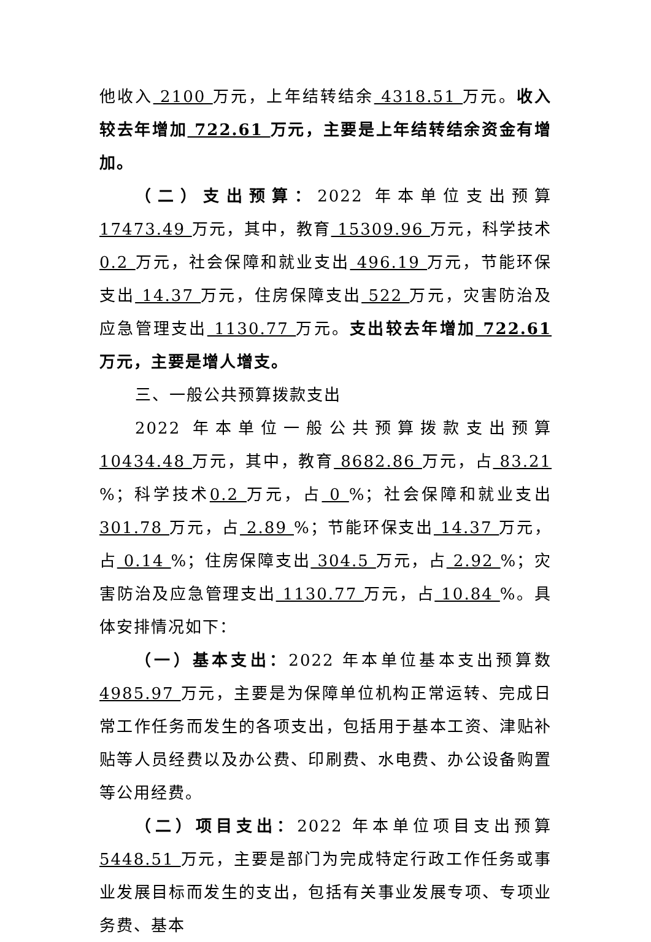他收入 2100 万元，上年结转结余 4318.51 万元。收入较去年增加 722.61 万元，主要是上年结转结余资金有增加。
（二）支出预算：2022 年本单位支出预算 17473.49 万元，其中，教育 15309.96 万元，科学技术 0.2 万元，社会保障和就业支出 496.19 万元，节能环保支出 14.37 万元，住房保障支出 522 万元，灾害防治及应急管理支出 1130.77 万元。支出较去年增加 722.61 万元，主要是增人增支。
三、一般公共预算拨款支出
2022 年本单位一般公共预算拨款支出预算 10434.48 万元，其中，教育 8682.86 万元，占 83.21 %；科学技术0.2 万元，占 0 %；社会保障和就业支出 301.78 万元，占 2.89 %；节能环保支出 14.37 万元，占 0.14 %；住房保障支出 304.5 万元，占 2.92 %；灾害防治及应急管理支出 1130.77 万元，占 10.84 %。具体安排情况如下：
（一）基本支出：2022 年本单位基本支出预算数 4985.97 万元，主要是为保障单位机构正常运转、完成日常工作任务而发生的各项支出，包括用于基本工资、津贴补贴等人员经费以及办公费、印刷费、水电费、办公设备购置等公用经费。
（二）项目支出：2022 年本单位项目支出预算 5448.51 万元，主要是部门为完成特定行政工作任务或事业发展目标而发生的支出，包括有关事业发展专项、专项业务费、基本